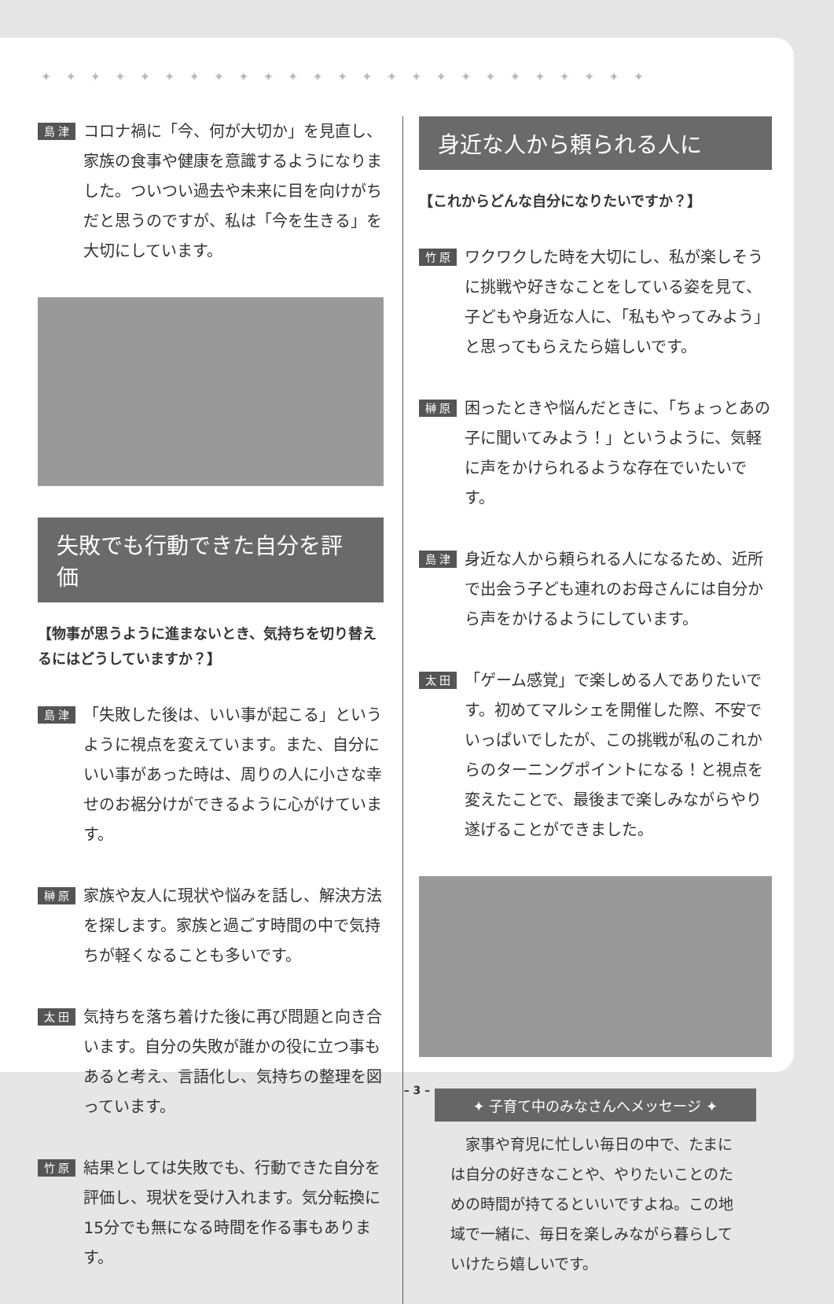✦✦✦✦✦✦✦✦✦✦✦✦✦✦✦✦✦✦✦✦✦✦✦✦✦
島 津
コロナ禍に「今、何が大切か」を見直し、家族の食事や健康を意識するようになりました。ついつい過去や未来に目を向けがちだと思うのですが、私は「今を生きる」を大切にしています。
失敗でも行動できた自分を評価
【物事が思うように進まないとき、気持ちを切り替えるにはどうしていますか？】
島 津
「失敗した後は、いい事が起こる」というように視点を変えています。また、自分にいい事があった時は、周りの人に小さな幸せのお裾分けができるように心がけています。
榊 原
家族や友人に現状や悩みを話し、解決方法を探します。家族と過ごす時間の中で気持ちが軽くなることも多いです。
太 田
気持ちを落ち着けた後に再び問題と向き合います。自分の失敗が誰かの役に立つ事もあると考え、言語化し、気持ちの整理を図っています。
竹 原
結果としては失敗でも、行動できた自分を評価し、現状を受け入れます。気分転換に15分でも無になる時間を作る事もあります。
身近な人から頼られる人に
【これからどんな自分になりたいですか？】
竹 原
ワクワクした時を大切にし、私が楽しそうに挑戦や好きなことをしている姿を見て、子どもや身近な人に、「私もやってみよう」と思ってもらえたら嬉しいです。
榊 原
困ったときや悩んだときに、「ちょっとあの子に聞いてみよう！」というように、気軽に声をかけられるような存在でいたいです。
島 津
身近な人から頼られる人になるため、近所で出会う子ども連れのお母さんには自分から声をかけるようにしています。
太 田
「ゲーム感覚」で楽しめる人でありたいです。初めてマルシェを開催した際、不安でいっぱいでしたが、この挑戦が私のこれからのターニングポイントになる！と視点を変えたことで、最後まで楽しみながらやり遂げることができました。
✦ 子育て中のみなさんへメッセージ ✦
　家事や育児に忙しい毎日の中で、たまには自分の好きなことや、やりたいことのための時間が持てるといいですよね。この地域で一緒に、毎日を楽しみながら暮らしていけたら嬉しいです。
– 3 –